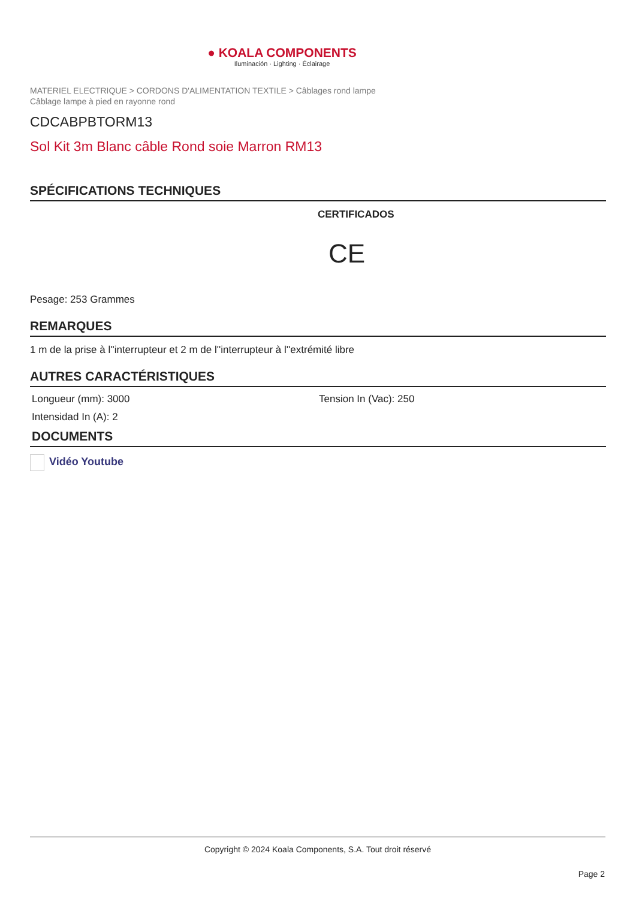● KOALA COMPONENTS
Iluminación · Lighting · Éclairage
MATERIEL ELECTRIQUE > CORDONS D'ALIMENTATION TEXTILE > Câblages rond lampe
Câblage lampe à pied en rayonne rond
CDCABPBTORM13
Sol Kit 3m Blanc câble Rond soie Marron RM13
SPÉCIFICATIONS TECHNIQUES
CERTIFICADOS
CE
Pesage: 253 Grammes
REMARQUES
1 m de la prise à l''interrupteur et 2 m de l''interrupteur à l''extrémité libre
AUTRES CARACTÉRISTIQUES
Longueur (mm): 3000 Tension In (Vac): 250
Intensidad In (A): 2
DOCUMENTS
Vidéo Youtube
Copyright © 2024 Koala Components, S.A. Tout droit réservé
Page 2